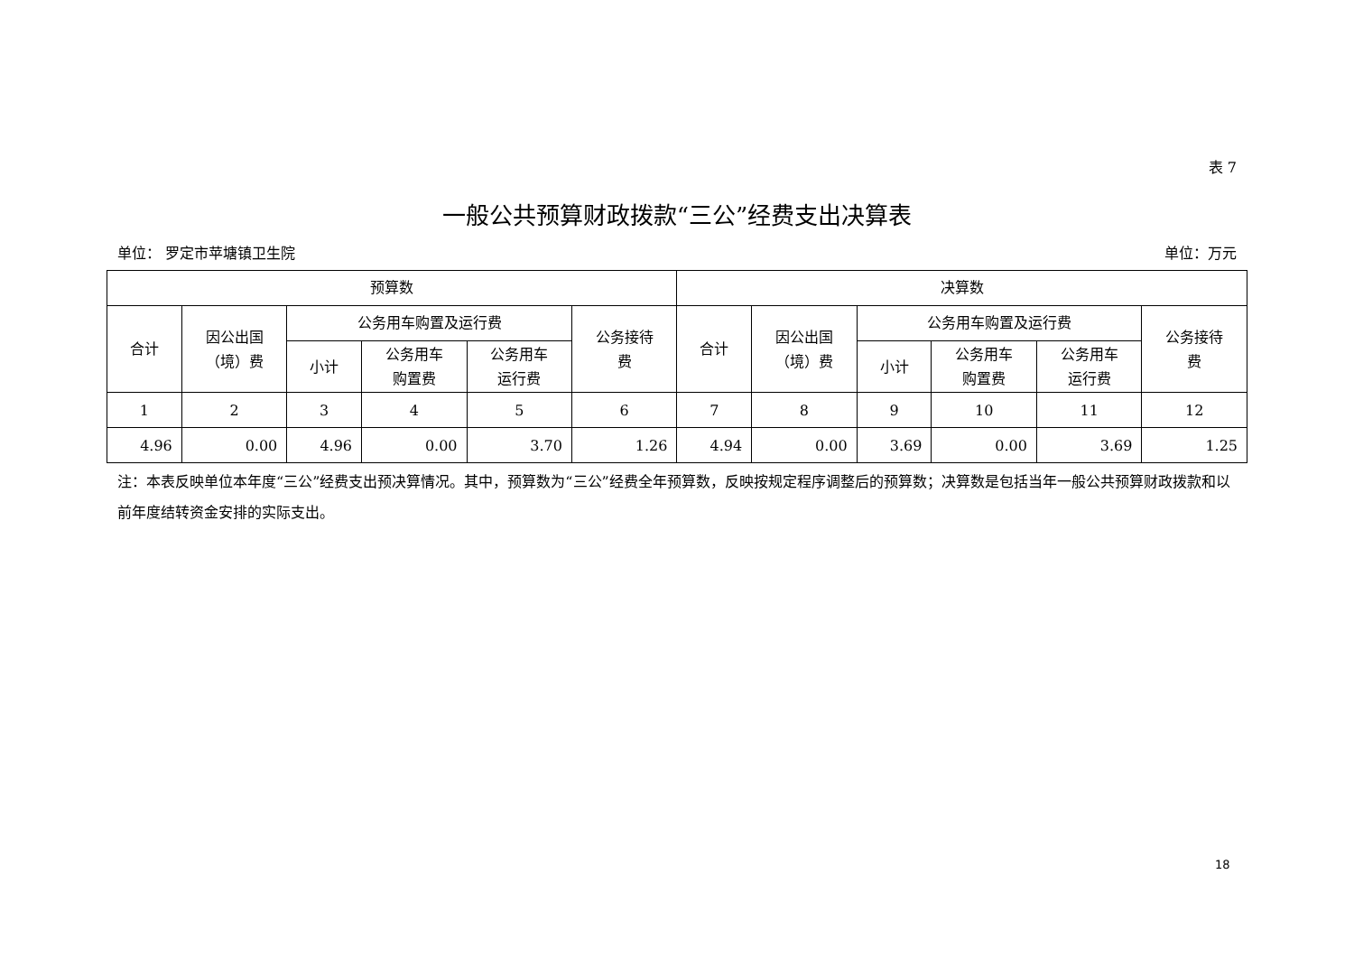表 7
一般公共预算财政拨款“三公”经费支出决算表
单位： 罗定市苹塘镇卫生院 单位：万元
| 预算数 | | | | | | 决算数 | | | | | |
| --- | --- | --- | --- | --- | --- | --- | --- | --- | --- | --- | --- |
| 合计 | 因公出国 （境）费 | 公务用车购置及运行费 | | | 公务接待 费 | 合计 | 因公出国 （境）费 | 公务用车购置及运行费 | | | 公务接待 费 |
| | | 小计 | 公务用车 购置费 | 公务用车 运行费 | | | | 小计 | 公务用车 购置费 | 公务用车 运行费 | |
| 1 | 2 | 3 | 4 | 5 | 6 | 7 | 8 | 9 | 10 | 11 | 12 |
| 4.96 | 0.00 | 4.96 | 0.00 | 3.70 | 1.26 | 4.94 | 0.00 | 3.69 | 0.00 | 3.69 | 1.25 |
注：本表反映单位本年度“三公”经费支出预决算情况。其中，预算数为“三公”经费全年预算数，反映按规定程序调整后的预算数；决算数是包括当年一般公共预算财政拨款和以前年度结转资金安排的实际支出。
18